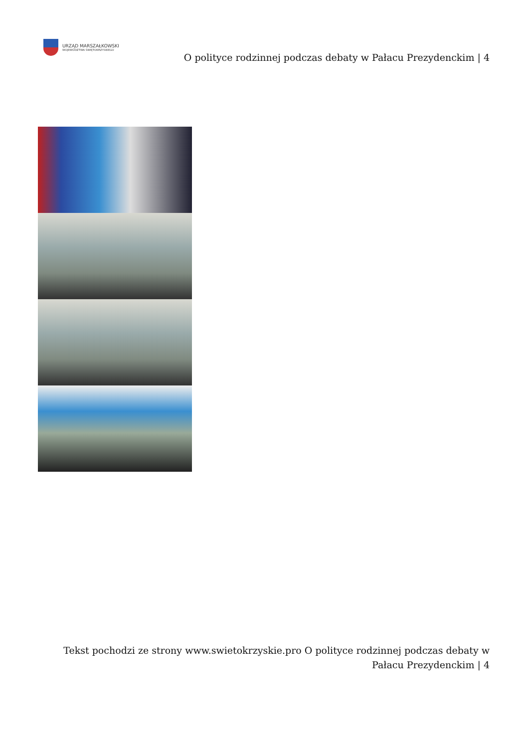URZĄD MARSZAŁKOWSKI
WOJEWÓDZTWA ŚWIĘTOKRZYSKIEGO
O polityce rodzinnej podczas debaty w Pałacu Prezydenckim | 4
Tekst pochodzi ze strony www.swietokrzyskie.pro O polityce rodzinnej podczas debaty w
Pałacu Prezydenckim | 4